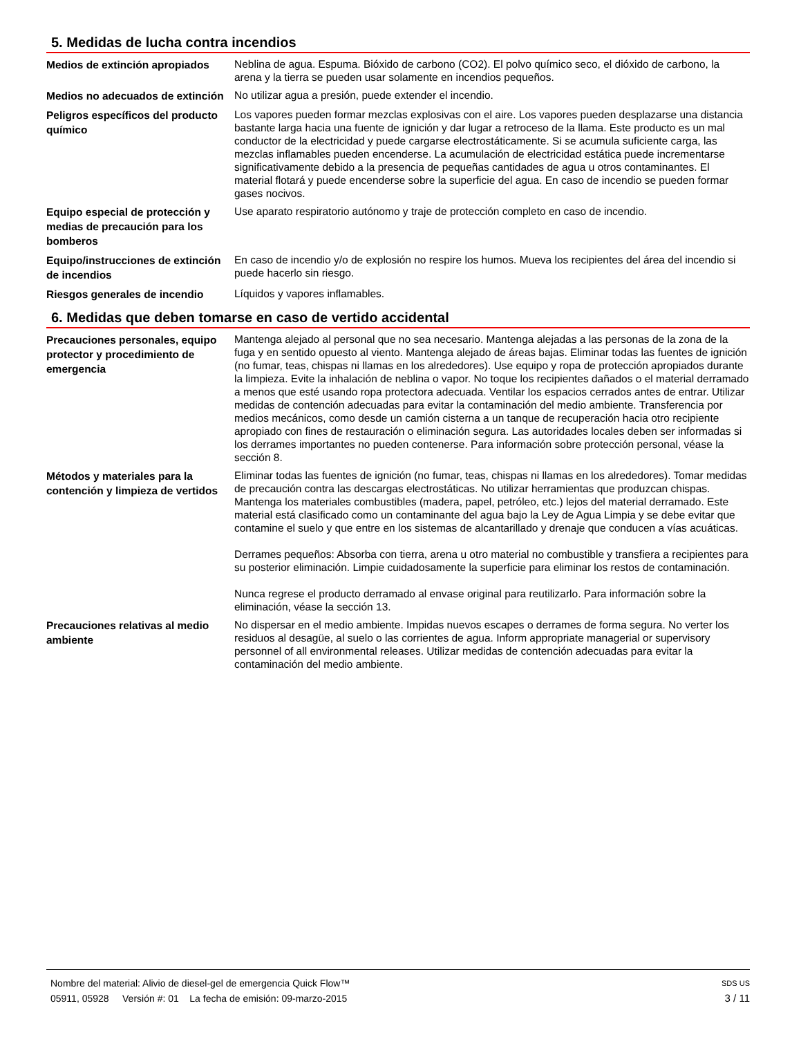5. Medidas de lucha contra incendios
Medios de extinción apropiados
Neblina de agua. Espuma. Bióxido de carbono (CO2). El polvo químico seco, el dióxido de carbono, la arena y la tierra se pueden usar solamente en incendios pequeños.
Medios no adecuados de extinción
No utilizar agua a presión, puede extender el incendio.
Peligros específicos del producto químico
Los vapores pueden formar mezclas explosivas con el aire. Los vapores pueden desplazarse una distancia bastante larga hacia una fuente de ignición y dar lugar a retroceso de la llama. Este producto es un mal conductor de la electricidad y puede cargarse electrostáticamente. Si se acumula suficiente carga, las mezclas inflamables pueden encenderse. La acumulación de electricidad estática puede incrementarse significativamente debido a la presencia de pequeñas cantidades de agua u otros contaminantes. El material flotará y puede encenderse sobre la superficie del agua. En caso de incendio se pueden formar gases nocivos.
Equipo especial de protección y medias de precaución para los bomberos
Use aparato respiratorio autónomo y traje de protección completo en caso de incendio.
Equipo/instrucciones de extinción de incendios
En caso de incendio y/o de explosión no respire los humos. Mueva los recipientes del área del incendio si puede hacerlo sin riesgo.
Riesgos generales de incendio
Líquidos y vapores inflamables.
6. Medidas que deben tomarse en caso de vertido accidental
Precauciones personales, equipo protector y procedimiento de emergencia
Mantenga alejado al personal que no sea necesario. Mantenga alejadas a las personas de la zona de la fuga y en sentido opuesto al viento. Mantenga alejado de áreas bajas. Eliminar todas las fuentes de ignición (no fumar, teas, chispas ni llamas en los alrededores). Use equipo y ropa de protección apropiados durante la limpieza. Evite la inhalación de neblina o vapor. No toque los recipientes dañados o el material derramado a menos que esté usando ropa protectora adecuada. Ventilar los espacios cerrados antes de entrar. Utilizar medidas de contención adecuadas para evitar la contaminación del medio ambiente. Transferencia por medios mecánicos, como desde un camión cisterna a un tanque de recuperación hacia otro recipiente apropiado con fines de restauración o eliminación segura. Las autoridades locales deben ser informadas si los derrames importantes no pueden contenerse. Para información sobre protección personal, véase la sección 8.
Métodos y materiales para la contención y limpieza de vertidos
Eliminar todas las fuentes de ignición (no fumar, teas, chispas ni llamas en los alrededores). Tomar medidas de precaución contra las descargas electrostáticas. No utilizar herramientas que produzcan chispas. Mantenga los materiales combustibles (madera, papel, petróleo, etc.) lejos del material derramado. Este material está clasificado como un contaminante del agua bajo la Ley de Agua Limpia y se debe evitar que contamine el suelo y que entre en los sistemas de alcantarillado y drenaje que conducen a vías acuáticas.
Derrames pequeños: Absorba con tierra, arena u otro material no combustible y transfiera a recipientes para su posterior eliminación. Limpie cuidadosamente la superficie para eliminar los restos de contaminación.
Nunca regrese el producto derramado al envase original para reutilizarlo. Para información sobre la eliminación, véase la sección 13.
Precauciones relativas al medio ambiente
No dispersar en el medio ambiente. Impidas nuevos escapes o derrames de forma segura. No verter los residuos al desagüe, al suelo o las corrientes de agua. Inform appropriate managerial or supervisory personnel of all environmental releases. Utilizar medidas de contención adecuadas para evitar la contaminación del medio ambiente.
Nombre del material: Alivio de diesel-gel de emergencia Quick Flow™ SDS US
05911, 05928 Versión #: 01 La fecha de emisión: 09-marzo-2015 3 / 11